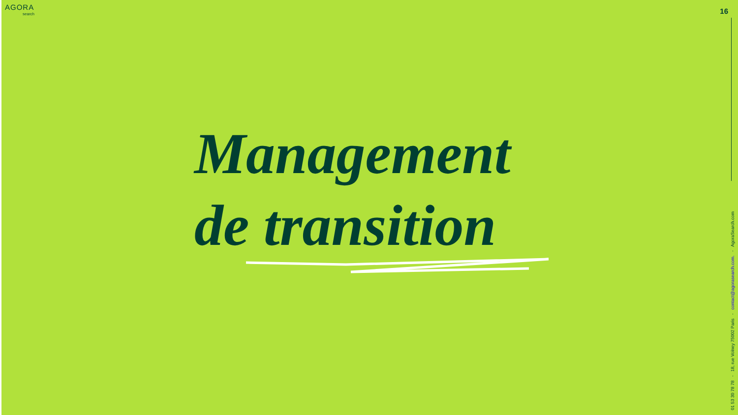AGORA
search
16
01 53 30 78 78 - 18, rue Volney 75002 Paris - contact@agorasearch.com. - AgoraSearch.com
Management
de transition